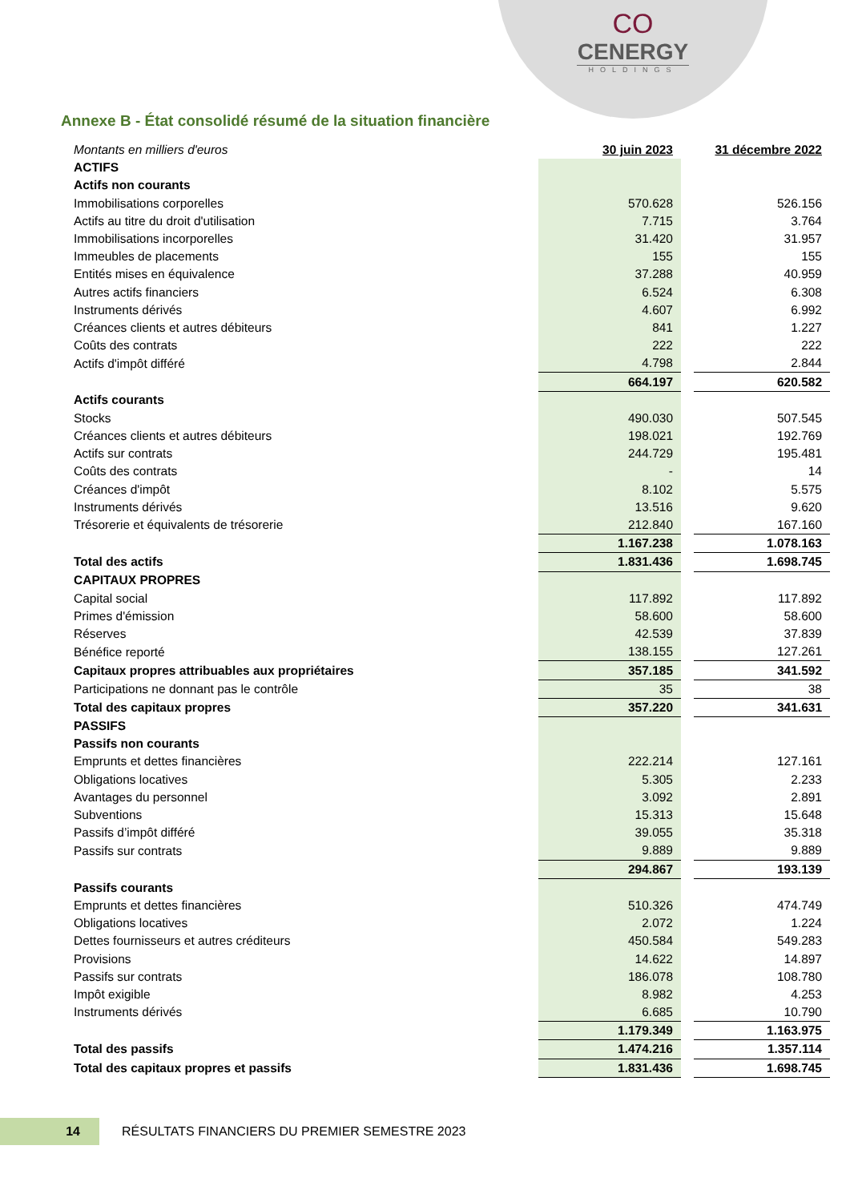CO
CENERGY
HOLDINGS
Annexe B - État consolidé résumé de la situation financière
| Montants en milliers d'euros | 30 juin 2023 | | 31 décembre 2022 |
| ACTIFS | | | |
| Actifs non courants | | | |
| Immobilisations corporelles | 570.628 | | 526.156 |
| Actifs au titre du droit d'utilisation | 7.715 | | 3.764 |
| Immobilisations incorporelles | 31.420 | | 31.957 |
| Immeubles de placements | 155 | | 155 |
| Entités mises en équivalence | 37.288 | | 40.959 |
| Autres actifs financiers | 6.524 | | 6.308 |
| Instruments dérivés | 4.607 | | 6.992 |
| Créances clients et autres débiteurs | 841 | | 1.227 |
| Coûts des contrats | 222 | | 222 |
| Actifs d'impôt différé | 4.798 | | 2.844 |
| | 664.197 | | 620.582 |
| Actifs courants | | | |
| Stocks | 490.030 | | 507.545 |
| Créances clients et autres débiteurs | 198.021 | | 192.769 |
| Actifs sur contrats | 244.729 | | 195.481 |
| Coûts des contrats | - | | 14 |
| Créances d'impôt | 8.102 | | 5.575 |
| Instruments dérivés | 13.516 | | 9.620 |
| Trésorerie et équivalents de trésorerie | 212.840 | | 167.160 |
| | 1.167.238 | | 1.078.163 |
| Total des actifs | 1.831.436 | | 1.698.745 |
| CAPITAUX PROPRES | | | |
| Capital social | 117.892 | | 117.892 |
| Primes d'émission | 58.600 | | 58.600 |
| Réserves | 42.539 | | 37.839 |
| Bénéfice reporté | 138.155 | | 127.261 |
| Capitaux propres attribuables aux propriétaires | 357.185 | | 341.592 |
| Participations ne donnant pas le contrôle | 35 | | 38 |
| Total des capitaux propres | 357.220 | | 341.631 |
| PASSIFS | | | |
| Passifs non courants | | | |
| Emprunts et dettes financières | 222.214 | | 127.161 |
| Obligations locatives | 5.305 | | 2.233 |
| Avantages du personnel | 3.092 | | 2.891 |
| Subventions | 15.313 | | 15.648 |
| Passifs d’impôt différé | 39.055 | | 35.318 |
| Passifs sur contrats | 9.889 | | 9.889 |
| | 294.867 | | 193.139 |
| Passifs courants | | | |
| Emprunts et dettes financières | 510.326 | | 474.749 |
| Obligations locatives | 2.072 | | 1.224 |
| Dettes fournisseurs et autres créditeurs | 450.584 | | 549.283 |
| Provisions | 14.622 | | 14.897 |
| Passifs sur contrats | 186.078 | | 108.780 |
| Impôt exigible | 8.982 | | 4.253 |
| Instruments dérivés | 6.685 | | 10.790 |
| | 1.179.349 | | 1.163.975 |
| Total des passifs | 1.474.216 | | 1.357.114 |
| Total des capitaux propres et passifs | 1.831.436 | | 1.698.745 |
14
RÉSULTATS FINANCIERS DU PREMIER SEMESTRE 2023